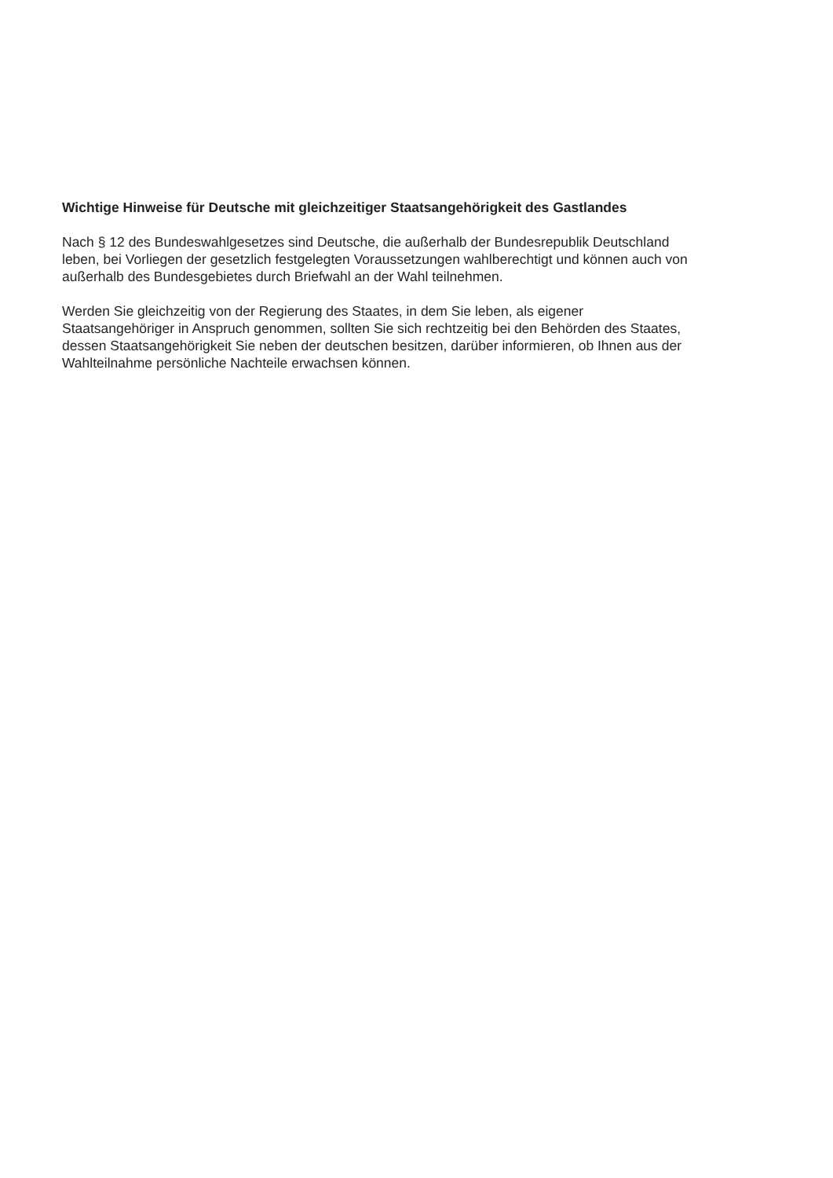Wichtige Hinweise für Deutsche mit gleichzeitiger Staatsangehörigkeit des Gastlandes
Nach § 12 des Bundeswahlgesetzes sind Deutsche, die außerhalb der Bundesrepublik Deutschland
leben, bei Vorliegen der gesetzlich festgelegten Voraussetzungen wahlberechtigt und können auch von
außerhalb des Bundesgebietes durch Briefwahl an der Wahl teilnehmen.
Werden Sie gleichzeitig von der Regierung des Staates, in dem Sie leben, als eigener
Staatsangehöriger in Anspruch genommen, sollten Sie sich rechtzeitig bei den Behörden des Staates,
dessen Staatsangehörigkeit Sie neben der deutschen besitzen, darüber informieren, ob Ihnen aus der
Wahlteilnahme persönliche Nachteile erwachsen können.